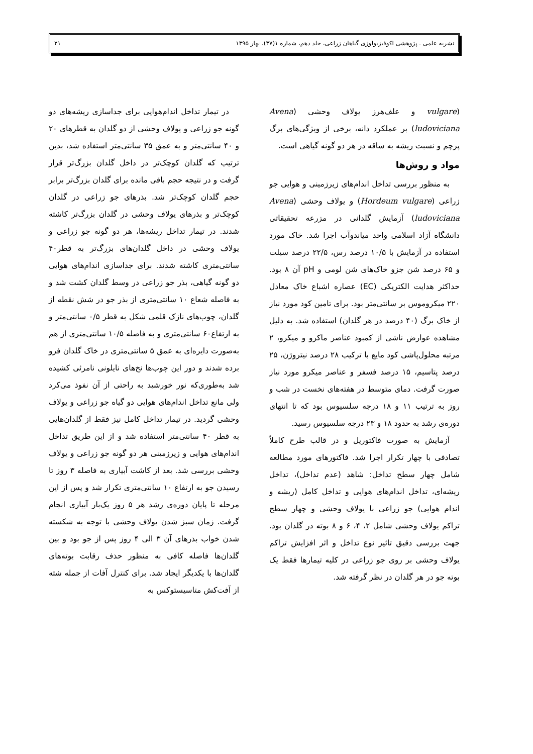نشریه علمی ـ پژوهشی اکوفیزیولوژی گیاهان زراعی، جلد دهم، شماره ۱(۳۷)، بهار ۱۳۹۵ ۲۱
(vulgare و علف‌هرز یولاف وحشی (Avena ludoviciana) بر عملکرد دانه، برخی از ویژگی‌های برگ پرچم و نسبت ریشه به ساقه در هر دو گونه گیاهی است.
مواد و روش‌ها
به منظور بررسی تداخل اندام‌های زیرزمینی و هوایی جو زراعی (Hordeum vulgare) و یولاف وحشی (Avena ludoviciana) آزمایش گلدانی در مزرعه تحقیقاتی دانشگاه آزاد اسلامی واحد میاندوآب اجرا شد. خاک مورد استفاده در آزمایش با ۱۰/۵ درصد رس، ۲۲/۵ درصد سیلت و ۶۵ درصد شن جزو خاک‌های شن لومی و pH آن ۸ بود. حداکثر هدایت الکتریکی (EC) عصاره اشباع خاک معادل ۲۲۰ میکروموس بر سانتی‌متر بود. برای تامین کود مورد نیاز از خاک برگ (۴۰ درصد در هر گلدان) استفاده شد. به دلیل مشاهده عوارض ناشی از کمبود عناصر ماکرو و میکرو، ۲ مرتبه محلول‌پاشی کود مایع با ترکیب ۲۸ درصد نیتروژن، ۲۵ درصد پتاسیم، ۱۵ درصد فسفر و عناصر میکرو مورد نیاز صورت گرفت. دمای متوسط در هفته‌های نخست در شب و روز به ترتیب ۱۱ و ۱۸ درجه سلسیوس بود که تا انتهای دوره‌ی رشد به حدود ۱۸ و ۲۳ درجه سلسیوس رسید.
آزمایش به صورت فاکتوریل و در قالب طرح کاملاً تصادفی با چهار تکرار اجرا شد. فاکتورهای مورد مطالعه شامل چهار سطح تداخل: شاهد (عدم تداخل)، تداخل ریشه‌ای، تداخل اندام‌های هوایی و تداخل کامل (ریشه و اندام هوایی) جو زراعی با یولاف وحشی و چهار سطح تراکم یولاف وحشی شامل ۲، ۴، ۶ و ۸ بوته در گلدان بود. جهت بررسی دقیق تاثیر نوع تداخل و اثر افزایش تراکم یولاف وحشی بر روی جو زراعی در کلیه تیمارها فقط یک بوته جو در هر گلدان در نظر گرفته شد.
در تیمار تداخل اندام‌هوایی برای جداسازی ریشه‌های دو گونه جو زراعی و یولاف وحشی از دو گلدان به قطرهای ۲۰ و ۴۰ سانتی‌متر و به عمق ۳۵ سانتی‌متر استفاده شد، بدین ترتیب که گلدان کوچک‌تر در داخل گلدان بزرگ‌تر قرار گرفت و در نتیجه حجم باقی مانده برای گلدان بزرگ‌تر برابر حجم گلدان کوچک‌تر شد. بذرهای جو زراعی در گلدان کوچک‌تر و بذرهای یولاف وحشی در گلدان بزرگ‌تر کاشته شدند. در تیمار تداخل ریشه‌ها، هر دو گونه جو زراعی و یولاف وحشی در داخل گلدان‌های بزرگ‌تر به قطر۴۰ سانتی‌متری کاشته شدند. برای جداسازی اندام‌های هوایی دو گونه گیاهی، بذر جو زراعی در وسط گلدان کشت شد و به فاصله شعاع ۱۰ سانتی‌متری از بذر جو در شش نقطه از گلدان، چوب‌های نازک قلمی شکل به قطر ۰/۵ سانتی‌متر و به ارتفاع۶۰ سانتی‌متری و به فاصله ۱۰/۵ سانتی‌متری از هم به‌صورت دایره‌ای به عمق ۵ سانتی‌متری در خاک گلدان فرو برده شدند و دور این چوب‌ها نخ‌های نایلونی نامرئی کشیده شد به‌طوری‌که نور خورشید به راحتی از آن نفوذ می‌کرد ولی مانع تداخل اندام‌های هوایی دو گیاه جو زراعی و یولاف وحشی گردید. در تیمار تداخل کامل نیز فقط از گلدان‌هایی به قطر ۴۰ سانتی‌متر استفاده شد و از این طریق تداخل اندام‌های هوایی و زیرزمینی هر دو گونه جو زراعی و یولاف وحشی بررسی شد. بعد از کاشت آبیاری به فاصله ۳ روز تا رسیدن جو به ارتفاع ۱۰ سانتی‌متری تکرار شد و پس از این مرحله تا پایان دوره‌ی رشد هر ۵ روز یک‌بار آبیاری انجام گرفت. زمان سبز شدن یولاف وحشی با توجه به شکسته شدن خواب بذرهای آن ۳ الی ۴ روز پس از جو بود و بین گلدان‌ها فاصله کافی به منظور حذف رقابت بوته‌های گلدان‌ها با یکدیگر ایجاد شد. برای کنترل آفات از جمله شته از آفت‌کش متاسیستوکس به